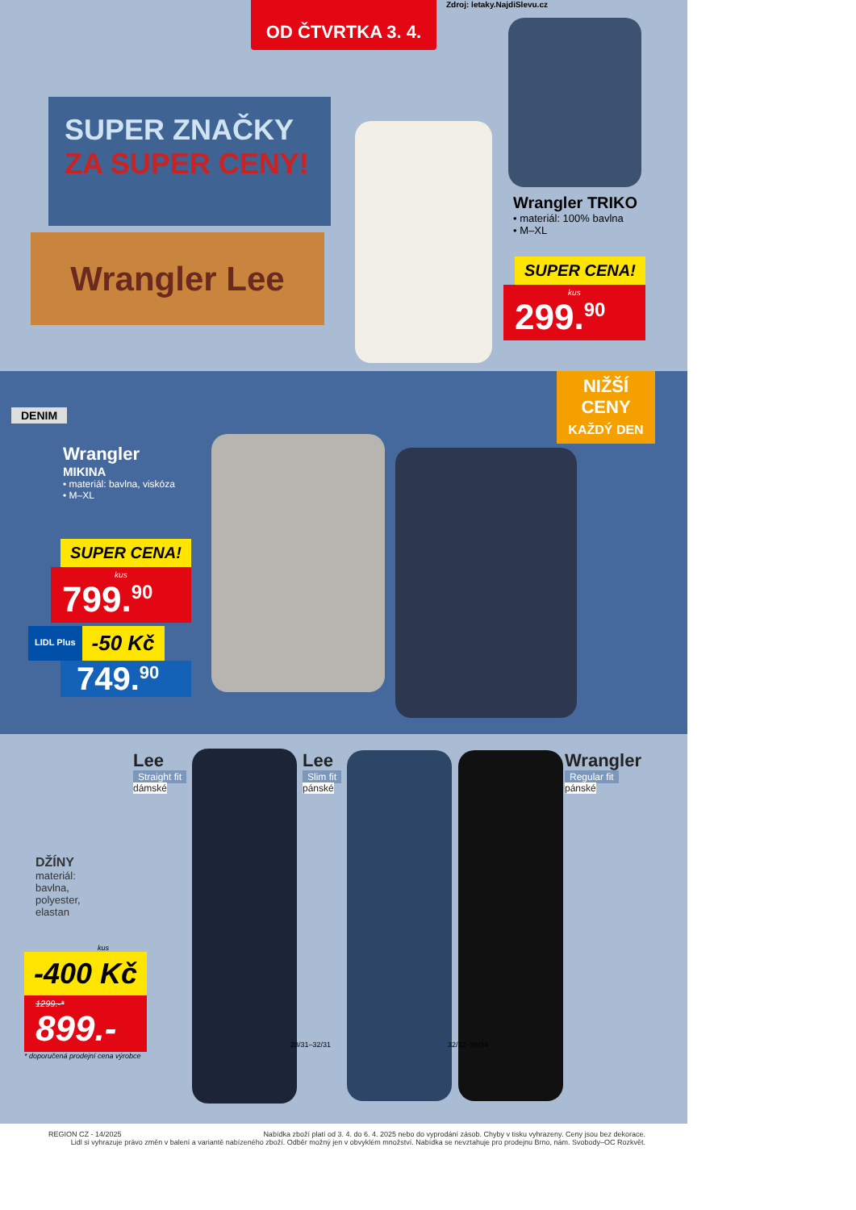Zdroj: letaky.NajdiSlevu.cz
OD ČTVRTKA 3. 4.
SUPER ZNAČKY
ZA SUPER CENY!
Wrangler Lee
Wrangler TRIKO
• materiál: 100% bavlna
• M–XL
SUPER CENA!
kus
299.<sup>90</sup>
DENIM
NIŽŠÍ
CENY
KAŽDÝ DEN
Wrangler
MIKINA
• materiál: bavlna, viskóza
• M–XL
SUPER CENA!
kus
799.<sup>90</sup>
LIDL Plus
-50 Kč
749.<sup>90</sup>
Lee
Straight fit
dámské
Lee
Slim fit
pánské
Wrangler
Regular fit
pánské
28/31–32/31 32/32–38/34
DŽÍNY
materiál:
bavlna,
polyester,
elastan
kus
-400 Kč
1299.-*
899.-
* doporučená prodejní cena výrobce
REGION CZ - 14/2025 Nabídka zboží platí od 3. 4. do 6. 4. 2025 nebo do vyprodání zásob. Chyby v tisku vyhrazeny. Ceny jsou bez dekorace.
Lidl si vyhrazuje právo změn v balení a variantě nabízeného zboží. Odběr možný jen v obvyklém množství. Nabídka se nevztahuje pro prodejnu Brno, nám. Svobody–OC Rozkvět.